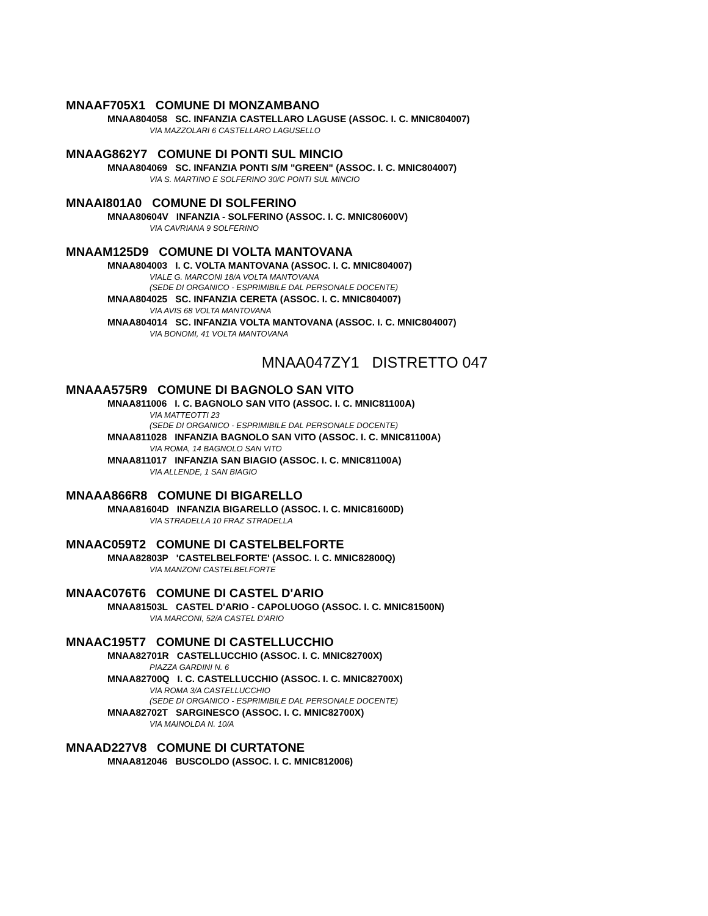MNAAF705X1 COMUNE DI MONZAMBANO
MNAA804058 SC. INFANZIA CASTELLARO LAGUSE (ASSOC. I. C. MNIC804007)
VIA MAZZOLARI 6 CASTELLARO LAGUSELLO
MNAAG862Y7 COMUNE DI PONTI SUL MINCIO
MNAA804069 SC. INFANZIA PONTI S/M "GREEN" (ASSOC. I. C. MNIC804007)
VIA S. MARTINO E SOLFERINO 30/C PONTI SUL MINCIO
MNAAI801A0 COMUNE DI SOLFERINO
MNAA80604V INFANZIA - SOLFERINO (ASSOC. I. C. MNIC80600V)
VIA CAVRIANA 9 SOLFERINO
MNAAM125D9 COMUNE DI VOLTA MANTOVANA
MNAA804003 I. C. VOLTA MANTOVANA (ASSOC. I. C. MNIC804007)
VIALE G. MARCONI 18/A VOLTA MANTOVANA
(SEDE DI ORGANICO - ESPRIMIBILE DAL PERSONALE DOCENTE)
MNAA804025 SC. INFANZIA CERETA (ASSOC. I. C. MNIC804007)
VIA AVIS 68 VOLTA MANTOVANA
MNAA804014 SC. INFANZIA VOLTA MANTOVANA (ASSOC. I. C. MNIC804007)
VIA BONOMI, 41 VOLTA MANTOVANA
MNAA047ZY1 DISTRETTO 047
MNAAA575R9 COMUNE DI BAGNOLO SAN VITO
MNAA811006 I. C. BAGNOLO SAN VITO (ASSOC. I. C. MNIC81100A)
VIA MATTEOTTI 23
(SEDE DI ORGANICO - ESPRIMIBILE DAL PERSONALE DOCENTE)
MNAA811028 INFANZIA BAGNOLO SAN VITO (ASSOC. I. C. MNIC81100A)
VIA ROMA, 14 BAGNOLO SAN VITO
MNAA811017 INFANZIA SAN BIAGIO (ASSOC. I. C. MNIC81100A)
VIA ALLENDE, 1 SAN BIAGIO
MNAAA866R8 COMUNE DI BIGARELLO
MNAA81604D INFANZIA BIGARELLO (ASSOC. I. C. MNIC81600D)
VIA STRADELLA 10 FRAZ STRADELLA
MNAAC059T2 COMUNE DI CASTELBELFORTE
MNAA82803P 'CASTELBELFORTE' (ASSOC. I. C. MNIC82800Q)
VIA MANZONI CASTELBELFORTE
MNAAC076T6 COMUNE DI CASTEL D'ARIO
MNAA81503L CASTEL D'ARIO - CAPOLUOGO (ASSOC. I. C. MNIC81500N)
VIA MARCONI, 52/A CASTEL D'ARIO
MNAAC195T7 COMUNE DI CASTELLUCCHIO
MNAA82701R CASTELLUCCHIO (ASSOC. I. C. MNIC82700X)
PIAZZA GARDINI N. 6
MNAA82700Q I. C. CASTELLUCCHIO (ASSOC. I. C. MNIC82700X)
VIA ROMA 3/A CASTELLUCCHIO
(SEDE DI ORGANICO - ESPRIMIBILE DAL PERSONALE DOCENTE)
MNAA82702T SARGINESCO (ASSOC. I. C. MNIC82700X)
VIA MAINOLDA N. 10/A
MNAAD227V8 COMUNE DI CURTATONE
MNAA812046 BUSCOLDO (ASSOC. I. C. MNIC812006)